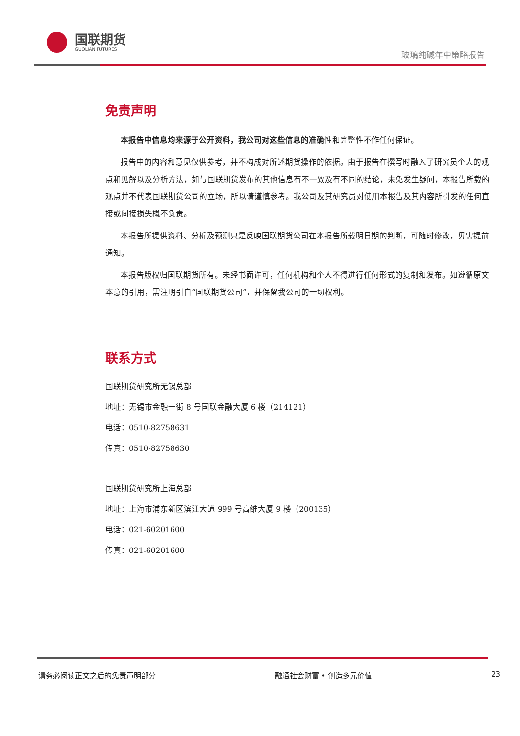国联期货
GUOLIAN FUTURES
玻璃纯碱年中策略报告
免责声明
本报告中信息均来源于公开资料，我公司对这些信息的准确性和完整性不作任何保证。
报告中的内容和意见仅供参考，并不构成对所述期货操作的依据。由于报告在撰写时融入了研究员个人的观点和见解以及分析方法，如与国联期货发布的其他信息有不一致及有不同的结论，未免发生疑问，本报告所载的观点并不代表国联期货公司的立场，所以请谨慎参考。我公司及其研究员对使用本报告及其内容所引发的任何直接或间接损失概不负责。
本报告所提供资料、分析及预测只是反映国联期货公司在本报告所载明日期的判断，可随时修改，毋需提前通知。
本报告版权归国联期货所有。未经书面许可，任何机构和个人不得进行任何形式的复制和发布。如遵循原文本意的引用，需注明引自“国联期货公司”，并保留我公司的一切权利。
联系方式
国联期货研究所无锡总部
地址：无锡市金融一街 8 号国联金融大厦 6 楼（214121）
电话：0510-82758631
传真：0510-82758630
国联期货研究所上海总部
地址：上海市浦东新区滨江大道 999 号高维大厦 9 楼（200135）
电话：021-60201600
传真：021-60201600
请务必阅读正文之后的免责声明部分 融通社会财富 • 创造多元价值 23